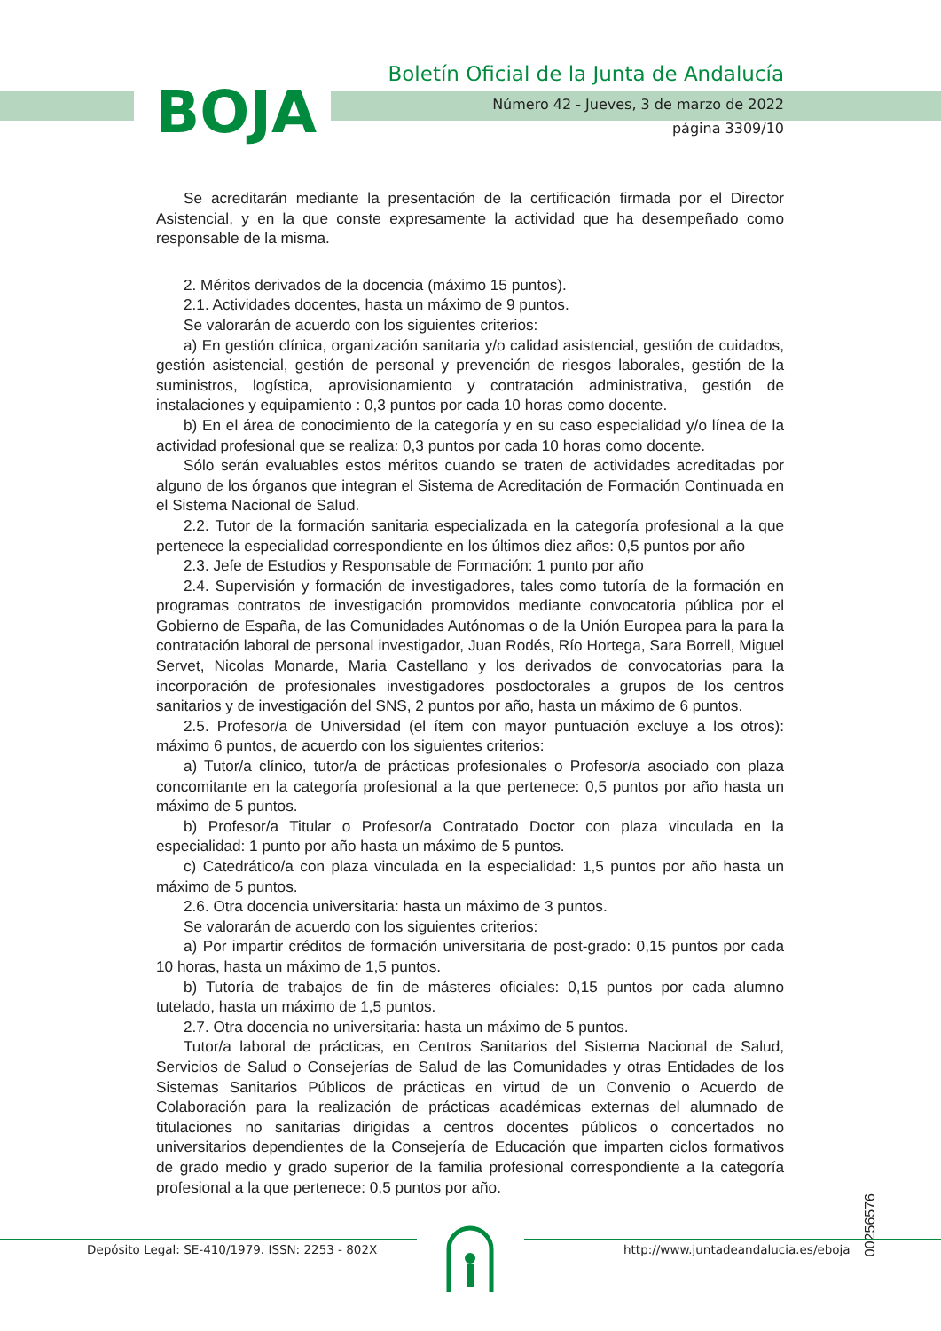BOJA
Boletín Oficial de la Junta de Andalucía
Número 42 - Jueves, 3 de marzo de 2022
página 3309/10
Se acreditarán mediante la presentación de la certificación firmada por el Director Asistencial, y en la que conste expresamente la actividad que ha desempeñado como responsable de la misma.
2. Méritos derivados de la docencia (máximo 15 puntos).
2.1. Actividades docentes, hasta un máximo de 9 puntos.
Se valorarán de acuerdo con los siguientes criterios:
a) En gestión clínica, organización sanitaria y/o calidad asistencial, gestión de cuidados, gestión asistencial, gestión de personal y prevención de riesgos laborales, gestión de la suministros, logística, aprovisionamiento y contratación administrativa, gestión de instalaciones y equipamiento : 0,3 puntos por cada 10 horas como docente.
b) En el área de conocimiento de la categoría y en su caso especialidad y/o línea de la actividad profesional que se realiza: 0,3 puntos por cada 10 horas como docente.
Sólo serán evaluables estos méritos cuando se traten de actividades acreditadas por alguno de los órganos que integran el Sistema de Acreditación de Formación Continuada en el Sistema Nacional de Salud.
2.2. Tutor de la formación sanitaria especializada en la categoría profesional a la que pertenece la especialidad correspondiente en los últimos diez años: 0,5 puntos por año
2.3. Jefe de Estudios y Responsable de Formación: 1 punto por año
2.4. Supervisión y formación de investigadores, tales como tutoría de la formación en programas contratos de investigación promovidos mediante convocatoria pública por el Gobierno de España, de las Comunidades Autónomas o de la Unión Europea para la para la contratación laboral de personal investigador, Juan Rodés, Río Hortega, Sara Borrell, Miguel Servet, Nicolas Monarde, Maria Castellano y los derivados de convocatorias para la incorporación de profesionales investigadores posdoctorales a grupos de los centros sanitarios y de investigación del SNS, 2 puntos por año, hasta un máximo de 6 puntos.
2.5. Profesor/a de Universidad (el ítem con mayor puntuación excluye a los otros): máximo 6 puntos, de acuerdo con los siguientes criterios:
a) Tutor/a clínico, tutor/a de prácticas profesionales o Profesor/a asociado con plaza concomitante en la categoría profesional a la que pertenece: 0,5 puntos por año hasta un máximo de 5 puntos.
b) Profesor/a Titular o Profesor/a Contratado Doctor con plaza vinculada en la especialidad: 1 punto por año hasta un máximo de 5 puntos.
c) Catedrático/a con plaza vinculada en la especialidad: 1,5 puntos por año hasta un máximo de 5 puntos.
2.6. Otra docencia universitaria: hasta un máximo de 3 puntos.
Se valorarán de acuerdo con los siguientes criterios:
a) Por impartir créditos de formación universitaria de post-grado: 0,15 puntos por cada 10 horas, hasta un máximo de 1,5 puntos.
b) Tutoría de trabajos de fin de másteres oficiales: 0,15 puntos por cada alumno tutelado, hasta un máximo de 1,5 puntos.
2.7. Otra docencia no universitaria: hasta un máximo de 5 puntos.
Tutor/a laboral de prácticas, en Centros Sanitarios del Sistema Nacional de Salud, Servicios de Salud o Consejerías de Salud de las Comunidades y otras Entidades de los Sistemas Sanitarios Públicos de prácticas en virtud de un Convenio o Acuerdo de Colaboración para la realización de prácticas académicas externas del alumnado de titulaciones no sanitarias dirigidas a centros docentes públicos o concertados no universitarios dependientes de la Consejería de Educación que imparten ciclos formativos de grado medio y grado superior de la familia profesional correspondiente a la categoría profesional a la que pertenece: 0,5 puntos por año.
00256576
Depósito Legal: SE-410/1979. ISSN: 2253 - 802X
http://www.juntadeandalucia.es/eboja